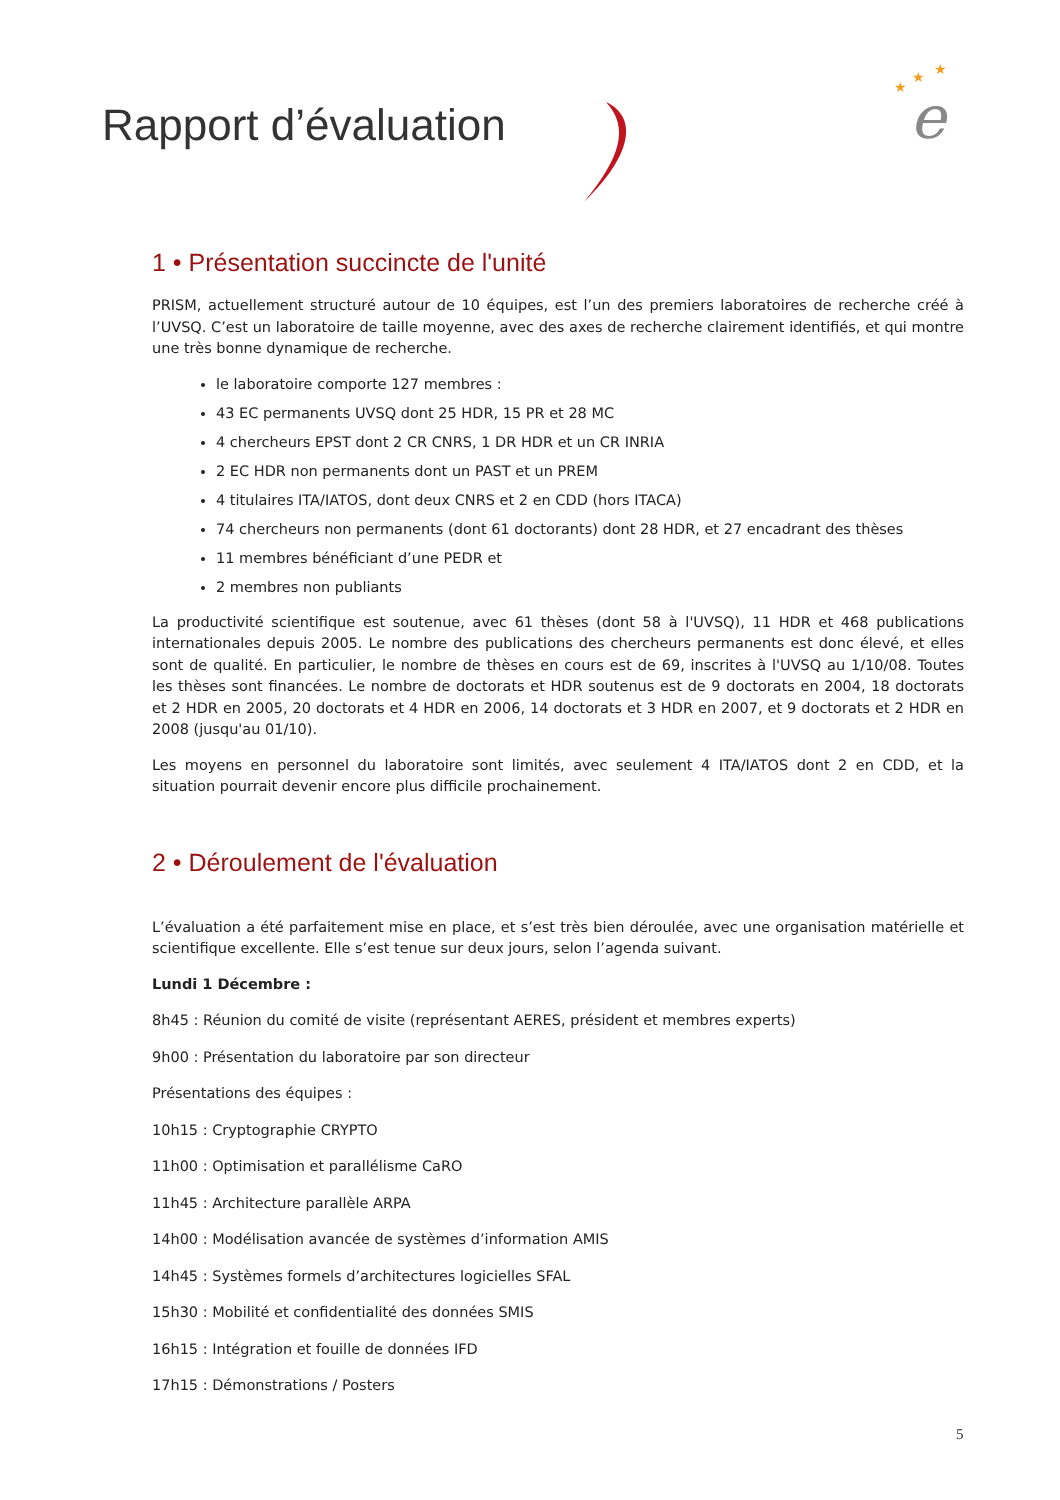e
★
★
★
Rapport d’évaluation
1 • Présentation succincte de l'unité
PRISM, actuellement structuré autour de 10 équipes, est l’un des premiers laboratoires de recherche créé à l’UVSQ. C’est un laboratoire de taille moyenne, avec des axes de recherche clairement identifiés, et qui montre une très bonne dynamique de recherche.
le laboratoire comporte 127 membres :
43 EC permanents UVSQ dont 25 HDR, 15 PR et 28 MC
4 chercheurs EPST dont 2 CR CNRS, 1 DR HDR et un CR INRIA
2 EC HDR non permanents dont un PAST et un PREM
4 titulaires ITA/IATOS, dont deux CNRS et 2 en CDD (hors ITACA)
74 chercheurs non permanents (dont 61 doctorants) dont 28 HDR, et 27 encadrant des thèses
11 membres bénéficiant d’une PEDR et
2 membres non publiants
La productivité scientifique est soutenue, avec 61 thèses (dont 58 à l'UVSQ), 11 HDR et 468 publications internationales depuis 2005. Le nombre des publications des chercheurs permanents est donc élevé, et elles sont de qualité. En particulier, le nombre de thèses en cours est de 69, inscrites à l'UVSQ au 1/10/08. Toutes les thèses sont financées. Le nombre de doctorats et HDR soutenus est de 9 doctorats en 2004, 18 doctorats et 2 HDR en 2005, 20 doctorats et 4 HDR en 2006, 14 doctorats et 3 HDR en 2007, et 9 doctorats et 2 HDR en 2008 (jusqu'au 01/10).
Les moyens en personnel du laboratoire sont limités, avec seulement 4 ITA/IATOS dont 2 en CDD, et la situation pourrait devenir encore plus difficile prochainement.
2 • Déroulement de l'évaluation
L’évaluation a été parfaitement mise en place, et s’est très bien déroulée, avec une organisation matérielle et scientifique excellente. Elle s’est tenue sur deux jours, selon l’agenda suivant.
Lundi 1 Décembre :
8h45 : Réunion du comité de visite (représentant AERES, président et membres experts)
9h00 : Présentation du laboratoire par son directeur
Présentations des équipes :
10h15 : Cryptographie CRYPTO
11h00 : Optimisation et parallélisme CaRO
11h45 : Architecture parallèle ARPA
14h00 : Modélisation avancée de systèmes d’information AMIS
14h45 : Systèmes formels d’architectures logicielles SFAL
15h30 : Mobilité et confidentialité des données SMIS
16h15 : Intégration et fouille de données IFD
17h15 : Démonstrations / Posters
5